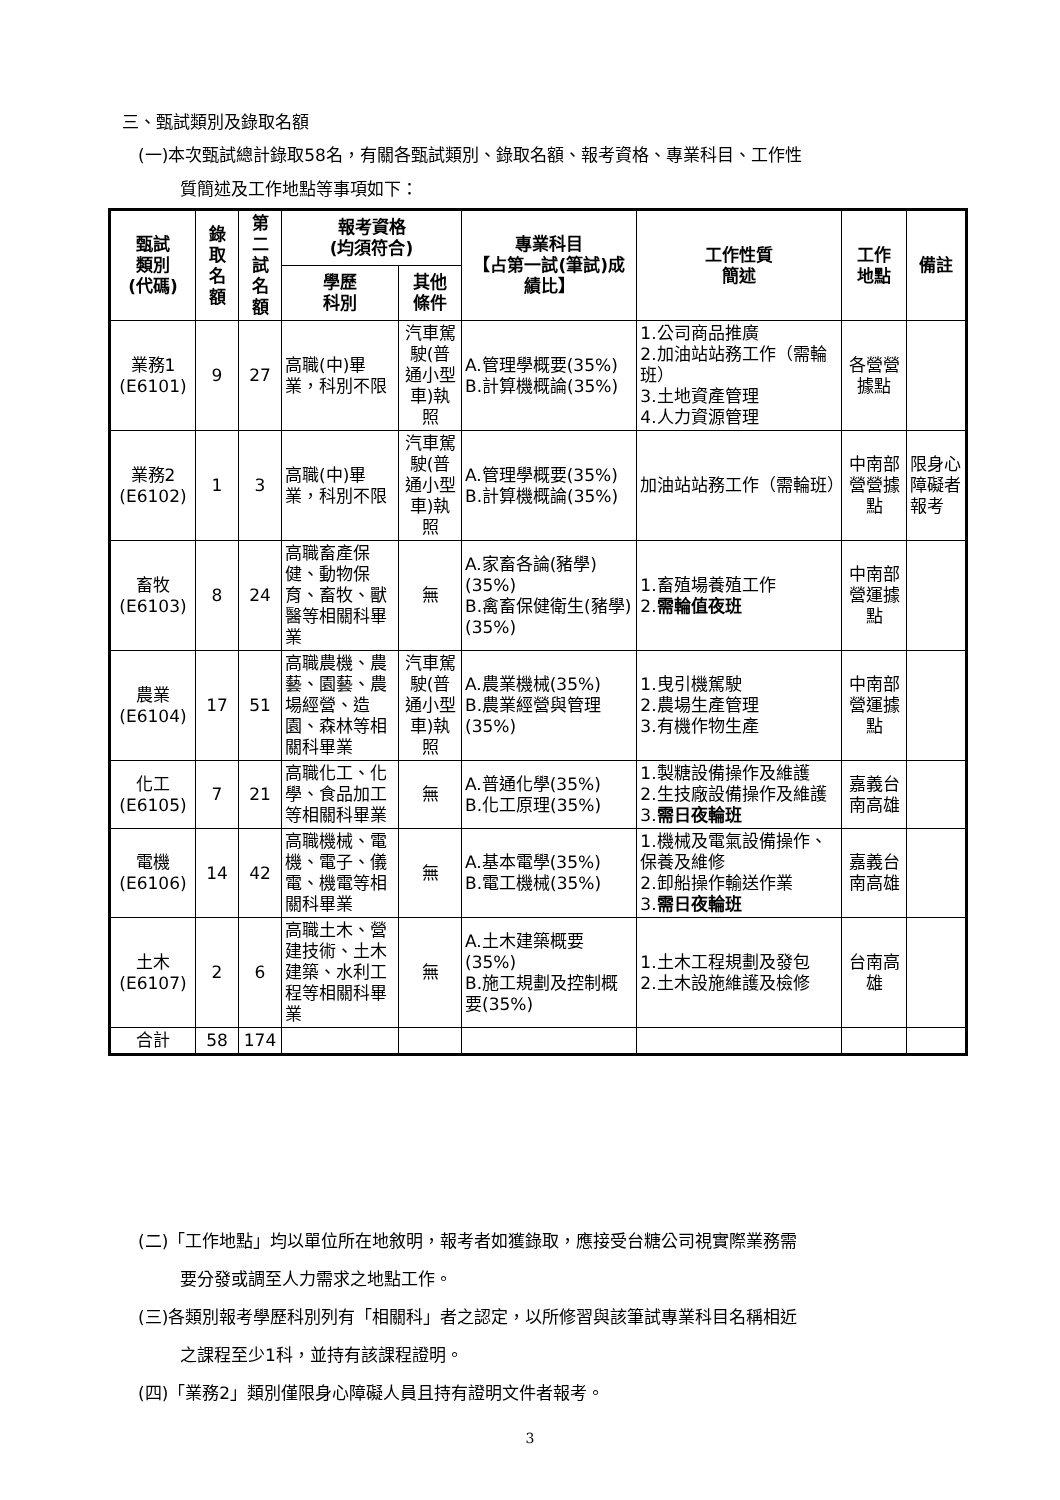三、甄試類別及錄取名額
(一)本次甄試總計錄取58名，有關各甄試類別、錄取名額、報考資格、專業科目、工作性
質簡述及工作地點等事項如下：
| 甄試 類別 (代碼) | 錄 取 名 額 | 第 二 試 名 額 | 報考資格 (均須符合) | | 專業科目 【占第一試(筆試)成績比】 | 工作性質 簡述 | 工作 地點 | 備註 |
| --- | --- | --- | --- | --- | --- | --- | --- | --- |
| | | | 學歷 科別 | 其他 條件 | | | | |
| 業務1 (E6101) | 9 | 27 | 高職(中)畢業，科別不限 | 汽車駕駛(普通小型車)執照 | A.管理學概要(35%) B.計算機概論(35%) | 1.公司商品推廣 2.加油站站務工作（需輪班） 3.土地資產管理 4.人力資源管理 | 各營營據點 | |
| 業務2 (E6102) | 1 | 3 | 高職(中)畢業，科別不限 | 汽車駕駛(普通小型車)執照 | A.管理學概要(35%) B.計算機概論(35%) | 加油站站務工作（需輪班） | 中南部營營據點 | 限身心障礙者報考 |
| 畜牧 (E6103) | 8 | 24 | 高職畜產保健、動物保育、畜牧、獸醫等相關科畢業 | 無 | A.家畜各論(豬學)(35%) B.禽畜保健衛生(豬學)(35%) | 1.畜殖場養殖工作 2. 需輪值夜班 | 中南部營運據點 | |
| 農業 (E6104) | 17 | 51 | 高職農機、農藝、園藝、農場經營、造園、森林等相關科畢業 | 汽車駕駛(普通小型車)執照 | A.農業機械(35%) B.農業經營與管理(35%) | 1.曳引機駕駛 2.農場生產管理 3.有機作物生產 | 中南部營運據點 | |
| 化工 (E6105) | 7 | 21 | 高職化工、化學、食品加工等相關科畢業 | 無 | A.普通化學(35%) B.化工原理(35%) | 1.製糖設備操作及維護 2.生技廠設備操作及維護 3. 需日夜輪班 | 嘉義台南高雄 | |
| 電機 (E6106) | 14 | 42 | 高職機械、電機、電子、儀電、機電等相關科畢業 | 無 | A.基本電學(35%) B.電工機械(35%) | 1.機械及電氣設備操作、保養及維修 2.卸船操作輸送作業 3. 需日夜輪班 | 嘉義台南高雄 | |
| 土木 (E6107) | 2 | 6 | 高職土木、營建技術、土木建築、水利工程等相關科畢業 | 無 | A.土木建築概要(35%) B.施工規劃及控制概要(35%) | 1.土木工程規劃及發包 2.土木設施維護及檢修 | 台南高雄 | |
| 合計 | 58 | 174 | | | | | | |
(二)「工作地點」均以單位所在地敘明，報考者如獲錄取，應接受台糖公司視實際業務需
要分發或調至人力需求之地點工作。
(三)各類別報考學歷科別列有「相關科」者之認定，以所修習與該筆試專業科目名稱相近
之課程至少1科，並持有該課程證明。
(四)「業務2」類別僅限身心障礙人員且持有證明文件者報考。
3